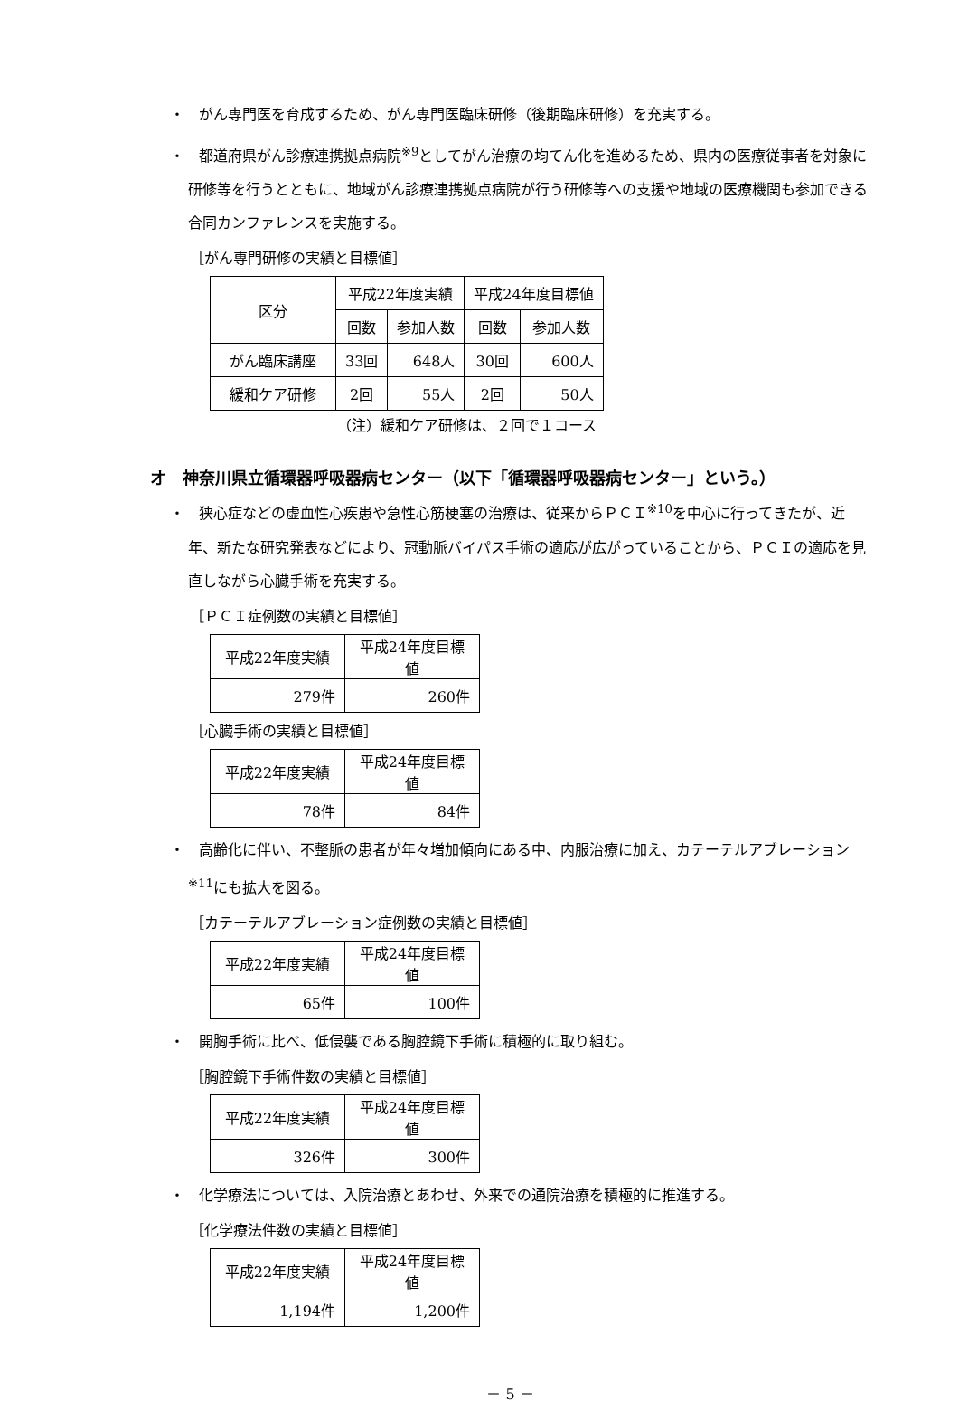・　がん専門医を育成するため、がん専門医臨床研修（後期臨床研修）を充実する。
・　都道府県がん診療連携拠点病院<sup>※9</sup>としてがん治療の均てん化を進めるため、県内の医療従事者を対象に研修等を行うとともに、地域がん診療連携拠点病院が行う研修等への支援や地域の医療機関も参加できる合同カンファレンスを実施する。
［がん専門研修の実績と目標値］
| 区分 | 平成22年度実績 | | 平成24年度目標値 | |
| | 回数 | 参加人数 | 回数 | 参加人数 |
| がん臨床講座 | 33回 | 648人 | 30回 | 600人 |
| 緩和ケア研修 | 2回 | 55人 | 2回 | 50人 |
（注）緩和ケア研修は、２回で１コース
オ　神奈川県立循環器呼吸器病センター（以下「循環器呼吸器病センター」という。）
・　狭心症などの虚血性心疾患や急性心筋梗塞の治療は、従来からＰＣＩ<sup>※10</sup>を中心に行ってきたが、近年、新たな研究発表などにより、冠動脈バイパス手術の適応が広がっていることから、ＰＣＩの適応を見直しながら心臓手術を充実する。
［ＰＣＩ症例数の実績と目標値］
| 平成22年度実績 | 平成24年度目標値 |
| 279件 | 260件 |
［心臓手術の実績と目標値］
| 平成22年度実績 | 平成24年度目標値 |
| 78件 | 84件 |
・　高齢化に伴い、不整脈の患者が年々増加傾向にある中、内服治療に加え、カテーテルアブレーション<sup>※11</sup>にも拡大を図る。
［カテーテルアブレーション症例数の実績と目標値］
| 平成22年度実績 | 平成24年度目標値 |
| 65件 | 100件 |
・　開胸手術に比べ、低侵襲である胸腔鏡下手術に積極的に取り組む。
［胸腔鏡下手術件数の実績と目標値］
| 平成22年度実績 | 平成24年度目標値 |
| 326件 | 300件 |
・　化学療法については、入院治療とあわせ、外来での通院治療を積極的に推進する。
［化学療法件数の実績と目標値］
| 平成22年度実績 | 平成24年度目標値 |
| 1,194件 | 1,200件 |
－ 5 －